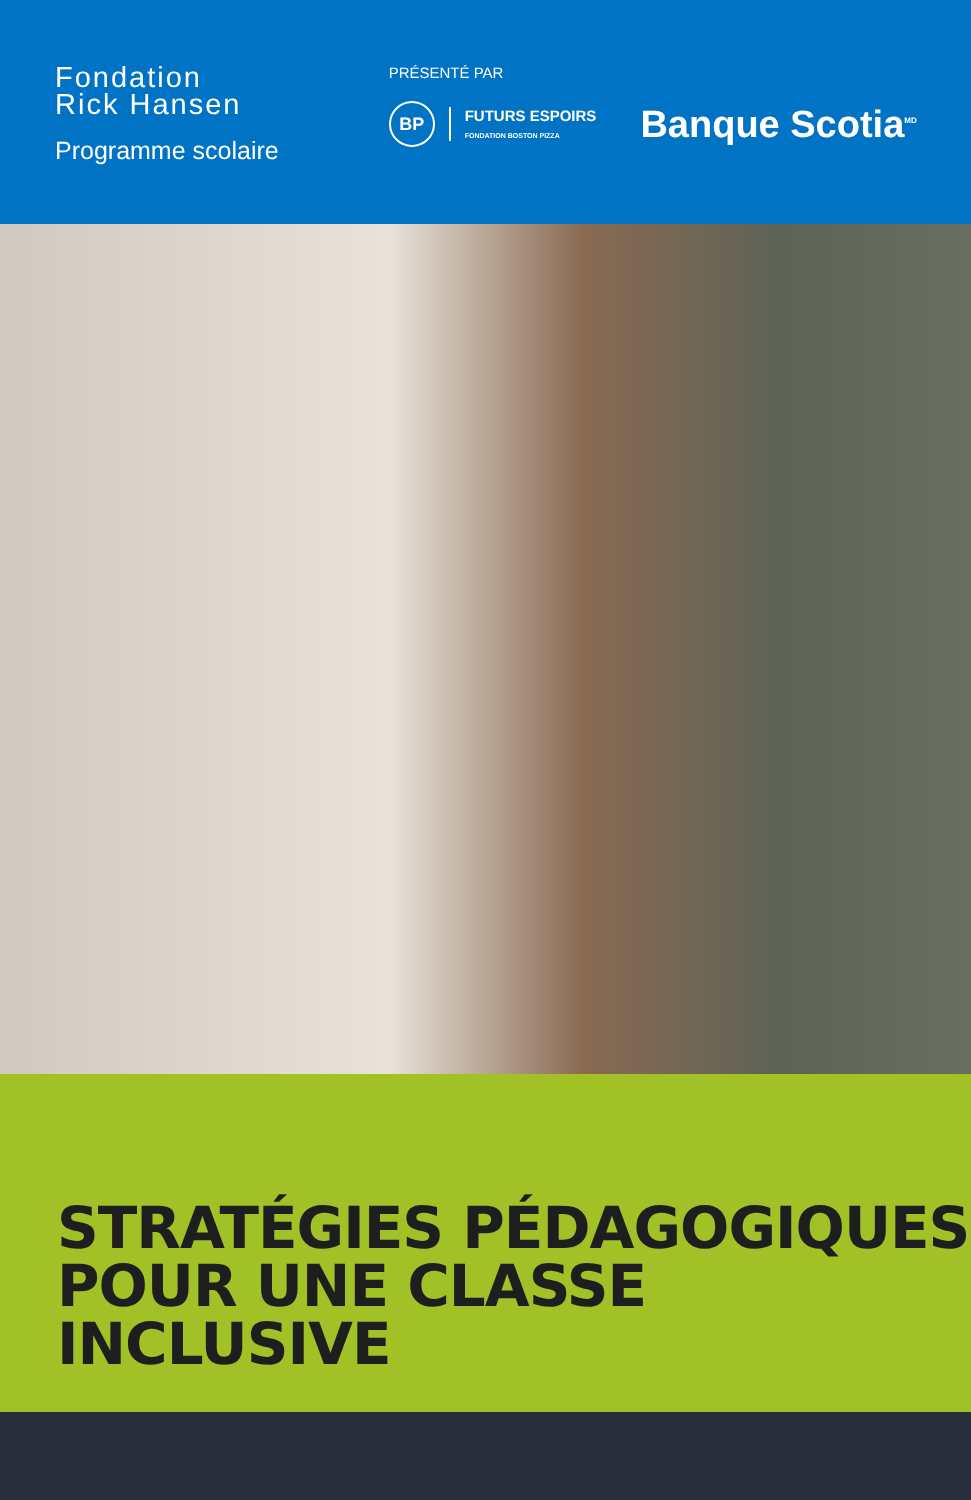Fondation
Rick Hansen
Programme scolaire
PRÉSENTÉ PAR
BP
FUTURS ESPOIRS
FONDATION BOSTON PIZZA
Banque Scotia<sup>MD</sup>
STRATÉGIES PÉDAGOGIQUES
POUR UNE CLASSE INCLUSIVE